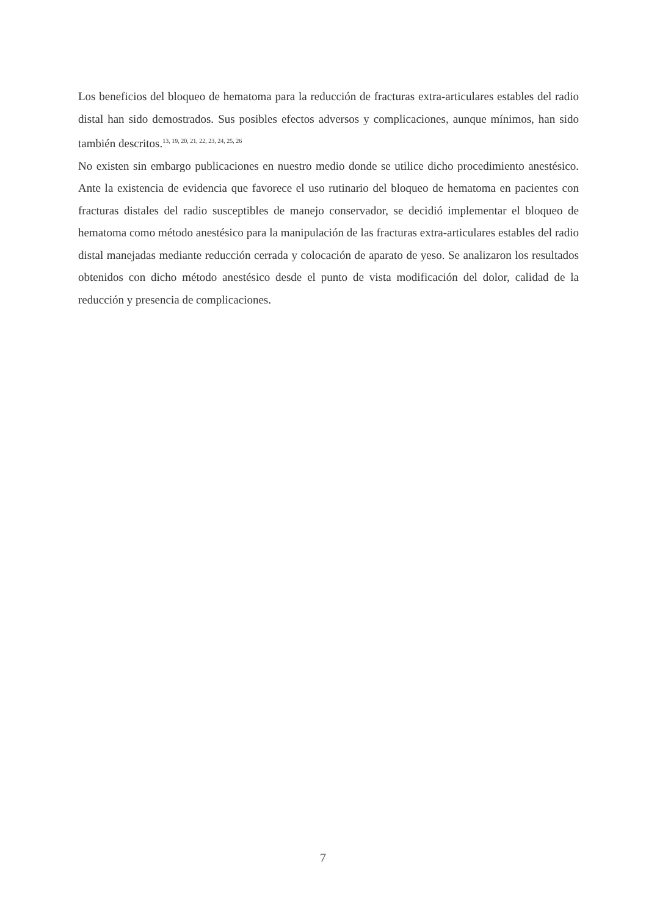Los beneficios del bloqueo de hematoma para la reducción de fracturas extra-articulares estables del radio distal han sido demostrados. Sus posibles efectos adversos y complicaciones, aunque mínimos, han sido también descritos.<sup>13, 19, 20, 21, 22, 23, 24, 25, 26</sup>
No existen sin embargo publicaciones en nuestro medio donde se utilice dicho procedimiento anestésico. Ante la existencia de evidencia que favorece el uso rutinario del bloqueo de hematoma en pacientes con fracturas distales del radio susceptibles de manejo conservador, se decidió implementar el bloqueo de hematoma como método anestésico para la manipulación de las fracturas extra-articulares estables del radio distal manejadas mediante reducción cerrada y colocación de aparato de yeso. Se analizaron los resultados obtenidos con dicho método anestésico desde el punto de vista modificación del dolor, calidad de la reducción y presencia de complicaciones.
7